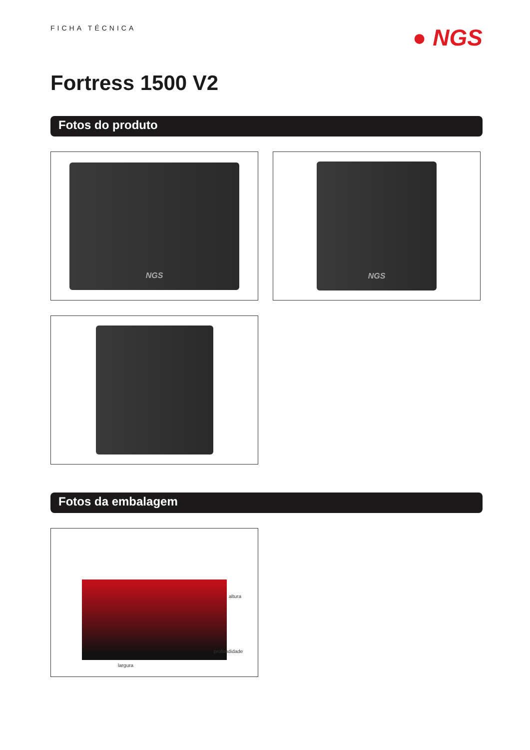FICHA TÉCNICA
● NGS
Fortress 1500 V2
Fotos do produto
NGS
NGS
Fotos da embalagem
altura
profundidade
largura